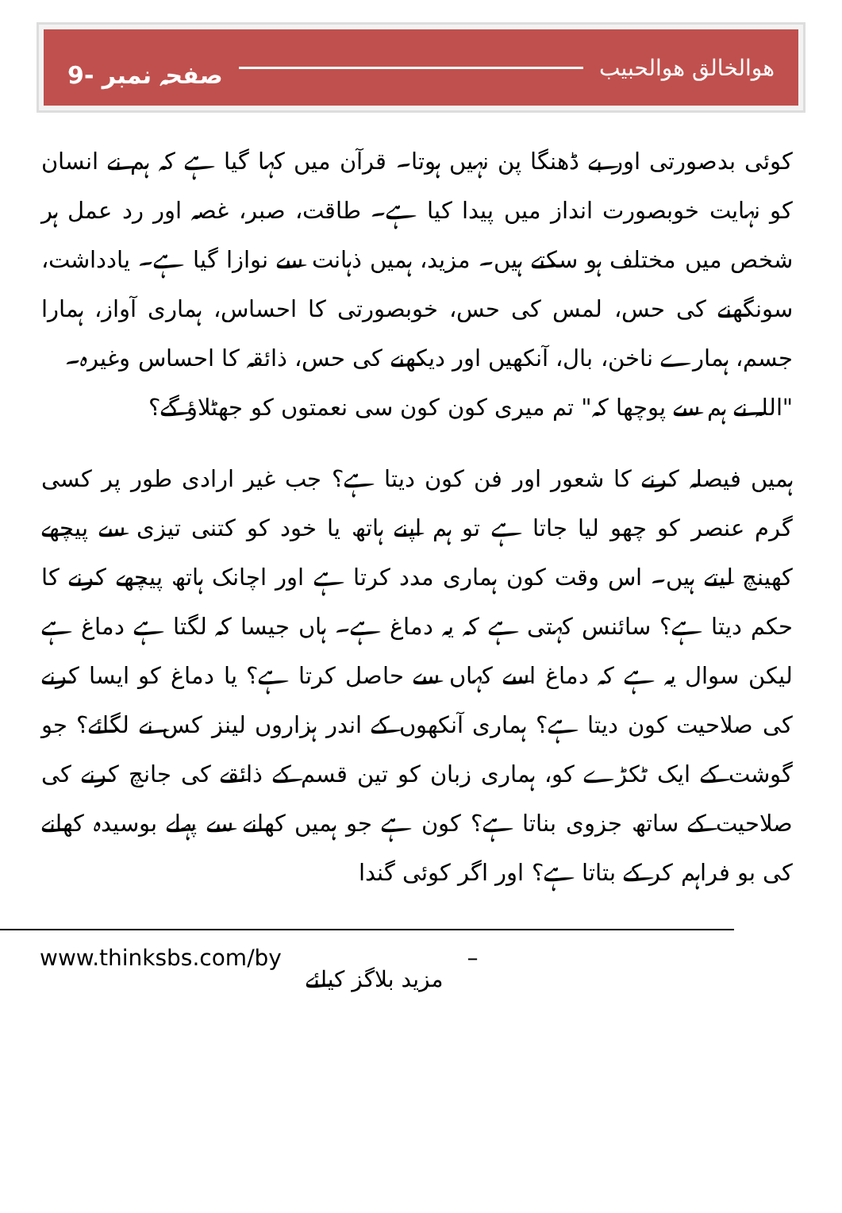ھوالخالق ھوالحبیب صفحہ نمبر -9
کوئی بدصورتی اور بے ڈھنگا پن نہیں ہوتا۔ قرآن میں کہا گیا ہے کہ ہم نے انسان کو نہایت خوبصورت انداز میں پیدا کیا ہے۔ طاقت، صبر، غصہ اور رد عمل ہر شخص میں مختلف ہو سکتے ہیں۔ مزید، ہمیں ذہانت سے نوازا گیا ہے۔ یادداشت، سونگھنے کی حس، لمس کی حس، خوبصورتی کا احساس، ہماری آواز، ہمارا جسم، ہمارے ناخن، بال، آنکھیں اور دیکھنے کی حس، ذائقہ کا احساس وغیرہ۔
"اللہ نے ہم سے پوچھا کہ" تم میری کون کون سی نعمتوں کو جھٹلاؤ گے؟
ہمیں فیصلہ کرنے کا شعور اور فن کون دیتا ہے؟ جب غیر ارادی طور پر کسی گرم عنصر کو چھو لیا جاتا ہے تو ہم اپنے ہاتھ یا خود کو کتنی تیزی سے پیچھے کھینچ لیتے ہیں۔ اس وقت کون ہماری مدد کرتا ہے اور اچانک ہاتھ پیچھے کرنے کا حکم دیتا ہے؟ سائنس کہتی ہے کہ یہ دماغ ہے۔ ہاں جیسا کہ لگتا ہے دماغ ہے لیکن سوال یہ ہے کہ دماغ اسے کہاں سے حاصل کرتا ہے؟ یا دماغ کو ایسا کرنے کی صلاحیت کون دیتا ہے؟ ہماری آنکھوں کے اندر ہزاروں لینز کس نے لگائے؟ جو گوشت کے ایک ٹکڑے کو، ہماری زبان کو تین قسم کے ذائقے کی جانچ کرنے کی صلاحیت کے ساتھ جزوی بناتا ہے؟ کون ہے جو ہمیں کھانے سے پہلے بوسیدہ کھانے کی بو فراہم کر کے بتاتا ہے؟ اور اگر کوئی گندا
www.thinksbs.com/by مزید بلاگز کیلئے –